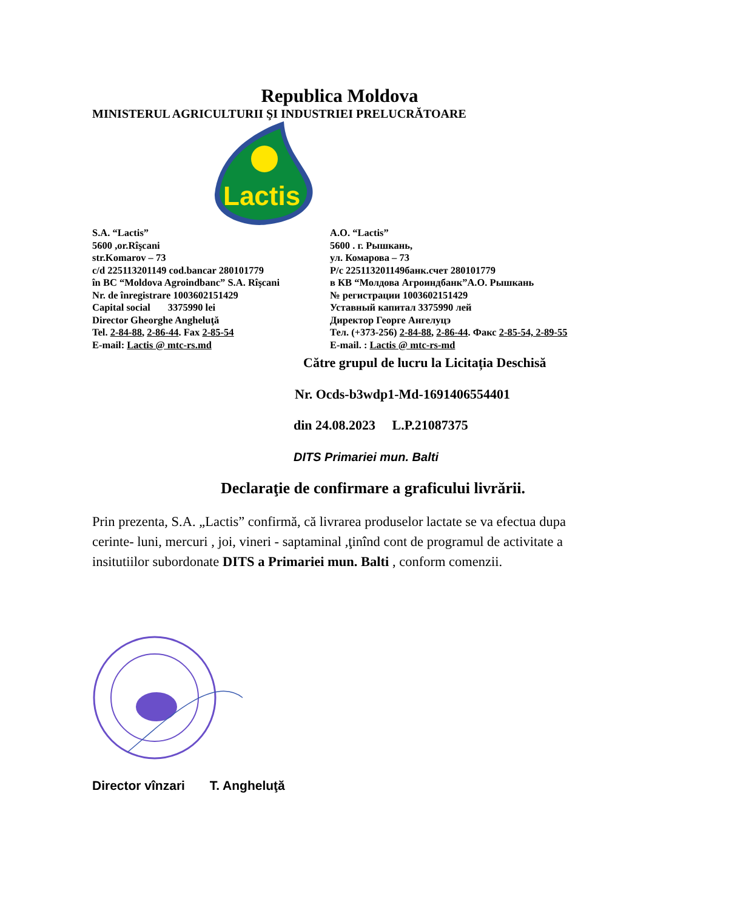Republica Moldova
MINISTERUL AGRICULTURII ŞI INDUSTRIEI PRELUCRĂTOARE
Lactis
S.A. “Lactis”
5600 ,or.Rîşcani
str.Komarov – 73
c/d 225113201149 cod.bancar 280101779
în BC “Moldova Agroindbanc” S.A. Rîşcani
Nr. de înregistrare 1003602151429
Capital social 3375990 lei
Director Gheorghe Angheluţă
Tel. 2-84-88, 2-86-44. Fax 2-85-54
E-mail: Lactis @ mtc-rs.md
A.O. “Lactis”
5600 . г. Рышкань,
ул. Комарова – 73
Р/с 225113201149банк.счет 280101779
в КВ “Молдова Агроиндбанк”А.О. Рышкань
№ регистрации 1003602151429
Уставный капитал 3375990 лей
Директор Георге Ангелуцэ
Тел. (+373-256) 2-84-88, 2-86-44. Факс 2-85-54, 2-89-55
E-mail. : Lactis @ mtc-rs-md
Către grupul de lucru la Licitația Deschisă
Nr. Ocds-b3wdp1-Md-1691406554401
din 24.08.2023 L.P.21087375
DITS Primariei mun. Balti
Declaraţie de confirmare a graficului livrării.
Prin prezenta, S.A. „Lactis” confirmă, că livrarea produselor lactate se va efectua dupa cerinte- luni, mercuri , joi, vineri - saptaminal ,ţinînd cont de programul de activitate a insitutiilor subordonate DITS a Primariei mun. Balti , conform comenzii.
Director vînzari T. Angheluţă